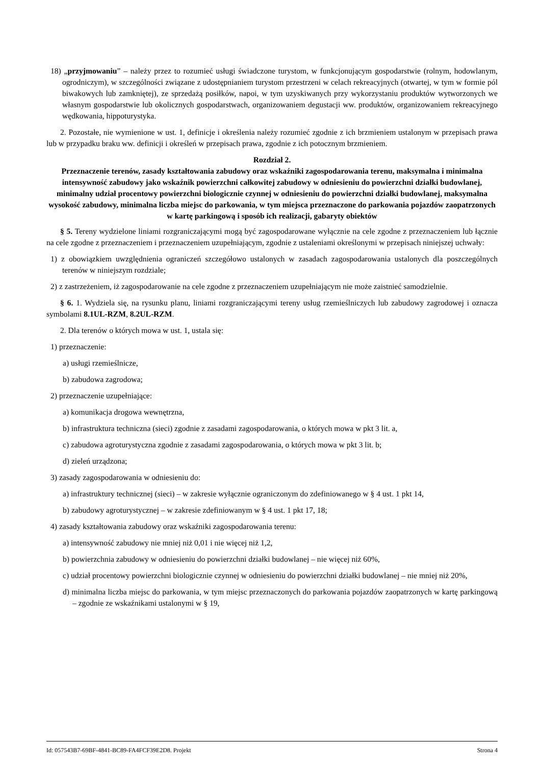18) „przyjmowaniu” – należy przez to rozumieć usługi świadczone turystom, w funkcjonującym gospodarstwie (rolnym, hodowlanym, ogrodniczym), w szczególności związane z udostępnianiem turystom przestrzeni w celach rekreacyjnych (otwartej, w tym w formie pól biwakowych lub zamkniętej), ze sprzedażą posiłków, napoi, w tym uzyskiwanych przy wykorzystaniu produktów wytworzonych we własnym gospodarstwie lub okolicznych gospodarstwach, organizowaniem degustacji ww. produktów, organizowaniem rekreacyjnego wędkowania, hippoturystyka.
2. Pozostałe, nie wymienione w ust. 1, definicje i określenia należy rozumieć zgodnie z ich brzmieniem ustalonym w przepisach prawa lub w przypadku braku ww. definicji i określeń w przepisach prawa, zgodnie z ich potocznym brzmieniem.
Rozdział 2.
Przeznaczenie terenów, zasady kształtowania zabudowy oraz wskaźniki zagospodarowania terenu, maksymalna i minimalna intensywność zabudowy jako wskaźnik powierzchni całkowitej zabudowy w odniesieniu do powierzchni działki budowlanej, minimalny udział procentowy powierzchni biologicznie czynnej w odniesieniu do powierzchni działki budowlanej, maksymalna wysokość zabudowy, minimalna liczba miejsc do parkowania, w tym miejsca przeznaczone do parkowania pojazdów zaopatrzonych w kartę parkingową i sposób ich realizacji, gabaryty obiektów
§ 5. Tereny wydzielone liniami rozgraniczającymi mogą być zagospodarowane wyłącznie na cele zgodne z przeznaczeniem lub łącznie na cele zgodne z przeznaczeniem i przeznaczeniem uzupełniającym, zgodnie z ustaleniami określonymi w przepisach niniejszej uchwały:
1) z obowiązkiem uwzględnienia ograniczeń szczegółowo ustalonych w zasadach zagospodarowania ustalonych dla poszczególnych terenów w niniejszym rozdziale;
2) z zastrzeżeniem, iż zagospodarowanie na cele zgodne z przeznaczeniem uzupełniającym nie może zaistnieć samodzielnie.
§ 6. 1. Wydziela się, na rysunku planu, liniami rozgraniczającymi tereny usług rzemieślniczych lub zabudowy zagrodowej i oznacza symbolami 8.1UL-RZM, 8.2UL-RZM.
2. Dla terenów o których mowa w ust. 1, ustala się:
1) przeznaczenie:
a) usługi rzemieślnicze,
b) zabudowa zagrodowa;
2) przeznaczenie uzupełniające:
a) komunikacja drogowa wewnętrzna,
b) infrastruktura techniczna (sieci) zgodnie z zasadami zagospodarowania, o których mowa w pkt 3 lit. a,
c) zabudowa agroturystyczna zgodnie z zasadami zagospodarowania, o których mowa w pkt 3 lit. b;
d) zieleń urządzona;
3) zasady zagospodarowania w odniesieniu do:
a) infrastruktury technicznej (sieci) – w zakresie wyłącznie ograniczonym do zdefiniowanego w § 4 ust. 1 pkt 14,
b) zabudowy agroturystycznej – w zakresie zdefiniowanym w § 4 ust. 1 pkt 17, 18;
4) zasady kształtowania zabudowy oraz wskaźniki zagospodarowania terenu:
a) intensywność zabudowy nie mniej niż 0,01 i nie więcej niż 1,2,
b) powierzchnia zabudowy w odniesieniu do powierzchni działki budowlanej – nie więcej niż 60%,
c) udział procentowy powierzchni biologicznie czynnej w odniesieniu do powierzchni działki budowlanej – nie mniej niż 20%,
d) minimalna liczba miejsc do parkowania, w tym miejsc przeznaczonych do parkowania pojazdów zaopatrzonych w kartę parkingową – zgodnie ze wskaźnikami ustalonymi w § 19,
Id: 057543B7-69BF-4841-BC89-FA4FCF39E2D8. Projekt Strona 4